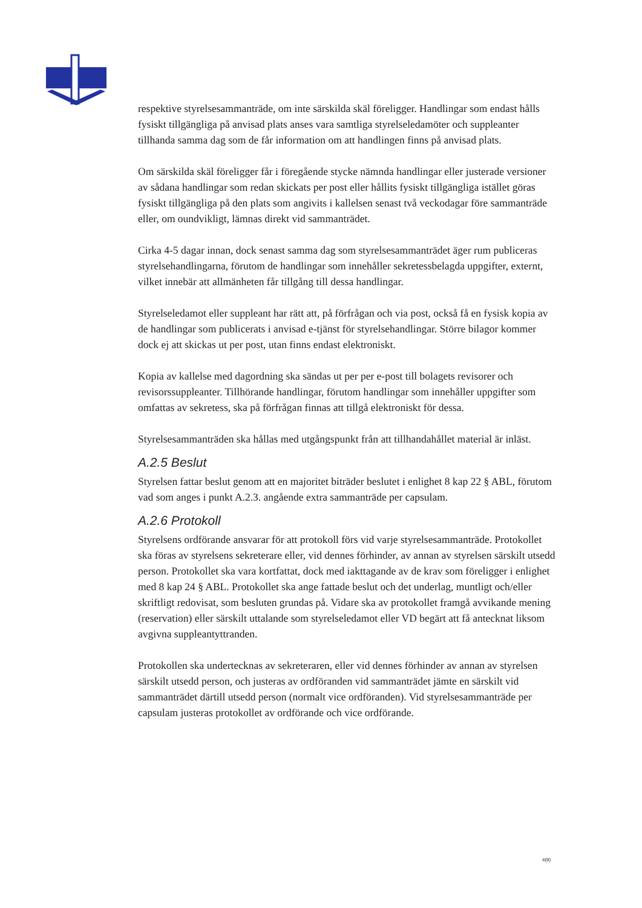respektive styrelsesammanträde, om inte särskilda skäl föreligger. Handlingar som endast hålls fysiskt tillgängliga på anvisad plats anses vara samtliga styrelseledamöter och suppleanter tillhanda samma dag som de får information om att handlingen finns på anvisad plats.
Om särskilda skäl föreligger får i föregående stycke nämnda handlingar eller justerade versioner av sådana handlingar som redan skickats per post eller hållits fysiskt tillgängliga istället göras fysiskt tillgängliga på den plats som angivits i kallelsen senast två veckodagar före sammanträde eller, om oundvikligt, lämnas direkt vid sammanträdet.
Cirka 4-5 dagar innan, dock senast samma dag som styrelsesammanträdet äger rum publiceras styrelsehandlingarna, förutom de handlingar som innehåller sekretessbelagda uppgifter, externt, vilket innebär att allmänheten får tillgång till dessa handlingar.
Styrelseledamot eller suppleant har rätt att, på förfrågan och via post, också få en fysisk kopia av de handlingar som publicerats i anvisad e-tjänst för styrelsehandlingar. Större bilagor kommer dock ej att skickas ut per post, utan finns endast elektroniskt.
Kopia av kallelse med dagordning ska sändas ut per per e-post till bolagets revisorer och revisorssuppleanter. Tillhörande handlingar, förutom handlingar som innehåller uppgifter som omfattas av sekretess, ska på förfrågan finnas att tillgå elektroniskt för dessa.
Styrelsesammanträden ska hållas med utgångspunkt från att tillhandahållet material är inläst.
A.2.5 Beslut
Styrelsen fattar beslut genom att en majoritet biträder beslutet i enlighet 8 kap 22 § ABL, förutom vad som anges i punkt A.2.3. angående extra sammanträde per capsulam.
A.2.6 Protokoll
Styrelsens ordförande ansvarar för att protokoll förs vid varje styrelsesammanträde. Protokollet ska föras av styrelsens sekreterare eller, vid dennes förhinder, av annan av styrelsen särskilt utsedd person. Protokollet ska vara kortfattat, dock med iakttagande av de krav som föreligger i enlighet med 8 kap 24 § ABL. Protokollet ska ange fattade beslut och det underlag, muntligt och/eller skriftligt redovisat, som besluten grundas på. Vidare ska av protokollet framgå avvikande mening (reservation) eller särskilt uttalande som styrelseledamot eller VD begärt att få antecknat liksom avgivna suppleantyttranden.
Protokollen ska undertecknas av sekreteraren, eller vid dennes förhinder av annan av styrelsen särskilt utsedd person, och justeras av ordföranden vid sammanträdet jämte en särskilt vid sammanträdet därtill utsedd person (normalt vice ordföranden). Vid styrelsesammanträde per capsulam justeras protokollet av ordförande och vice ordförande.
4(9)